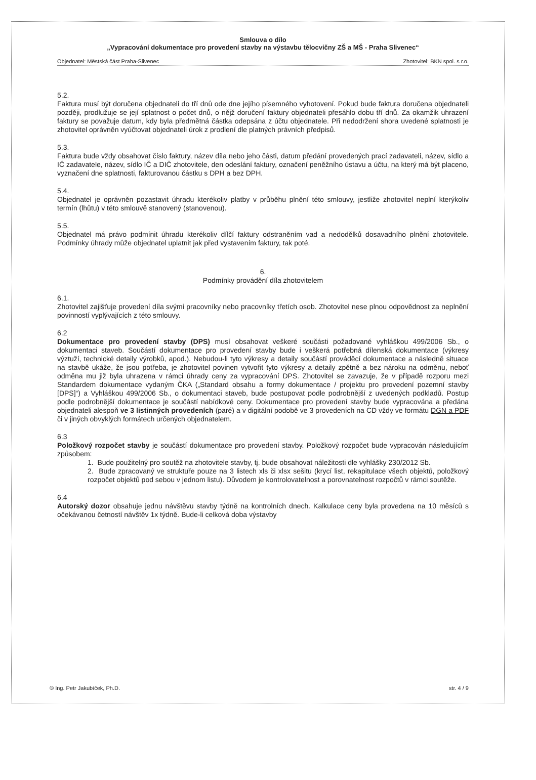Smlouva o dílo
„Vypracování dokumentace pro provedení stavby na výstavbu tělocvičny ZŠ a MŠ - Praha Slivenec“
Objednatel: Městská část Praha-Slivenec Zhotovitel: BKN spol. s r.o.
5.2.
Faktura musí být doručena objednateli do tří dnů ode dne jejího písemného vyhotovení. Pokud bude faktura doručena objednateli později, prodlužuje se její splatnost o počet dnů, o nějž doručení faktury objednateli přesáhlo dobu tří dnů. Za okamžik uhrazení faktury se považuje datum, kdy byla předmětná částka odepsána z účtu objednatele. Při nedodržení shora uvedené splatnosti je zhotovitel oprávněn vyúčtovat objednateli úrok z prodlení dle platných právních předpisů.
5.3.
Faktura bude vždy obsahovat číslo faktury, název díla nebo jeho části, datum předání provedených prací zadavateli, název, sídlo a IČ zadavatele, název, sídlo IČ a DIČ zhotovitele, den odeslání faktury, označení peněžního ústavu a účtu, na který má být placeno, vyznačení dne splatnosti, fakturovanou částku s DPH a bez DPH.
5.4.
Objednatel je oprávněn pozastavit úhradu kterékoliv platby v průběhu plnění této smlouvy, jestliže zhotovitel neplní kterýkoliv termín (lhůtu) v této smlouvě stanovený (stanovenou).
5.5.
Objednatel má právo podmínit úhradu kterékoliv dílčí faktury odstraněním vad a nedodělků dosavadního plnění zhotovitele. Podmínky úhrady může objednatel uplatnit jak před vystavením faktury, tak poté.
6.
Podmínky provádění díla zhotovitelem
6.1.
Zhotovitel zajišťuje provedení díla svými pracovníky nebo pracovníky třetích osob. Zhotovitel nese plnou odpovědnost za neplnění povinností vyplývajících z této smlouvy.
6.2
Dokumentace pro provedení stavby (DPS) musí obsahovat veškeré součásti požadované vyhláškou 499/2006 Sb., o dokumentaci staveb. Součástí dokumentace pro provedení stavby bude i veškerá potřebná dílenská dokumentace (výkresy výztuží, technické detaily výrobků, apod.). Nebudou-li tyto výkresy a detaily součástí prováděcí dokumentace a následně situace na stavbě ukáže, že jsou potřeba, je zhotovitel povinen vytvořit tyto výkresy a detaily zpětně a bez nároku na odměnu, neboť odměna mu již byla uhrazena v rámci úhrady ceny za vypracování DPS. Zhotovitel se zavazuje, že v případě rozporu mezi Standardem dokumentace vydaným ČKA („Standard obsahu a formy dokumentace / projektu pro provedení pozemní stavby [DPS]“) a Vyhláškou 499/2006 Sb., o dokumentaci staveb, bude postupovat podle podrobnější z uvedených podkladů. Postup podle podrobnější dokumentace je součástí nabídkové ceny. Dokumentace pro provedení stavby bude vypracována a předána objednateli alespoň ve 3 listinných provedeních (paré) a v digitální podobě ve 3 provedeních na CD vždy ve formátu DGN a PDF či v jiných obvyklých formátech určených objednatelem.
6.3
Položkový rozpočet stavby je součástí dokumentace pro provedení stavby. Položkový rozpočet bude vypracován následujícím způsobem:
1. Bude použitelný pro soutěž na zhotovitele stavby, tj. bude obsahovat náležitosti dle vyhlášky 230/2012 Sb.
2. Bude zpracovaný ve struktuře pouze na 3 listech xls či xlsx sešitu (krycí list, rekapitulace všech objektů, položkový rozpočet objektů pod sebou v jednom listu). Důvodem je kontrolovatelnost a porovnatelnost rozpočtů v rámci soutěže.
6.4
Autorský dozor obsahuje jednu návštěvu stavby týdně na kontrolních dnech. Kalkulace ceny byla provedena na 10 měsíců s očekávanou četností návštěv 1x týdně. Bude-li celková doba výstavby
© Ing. Petr Jakubíček, Ph.D. str. 4 / 9